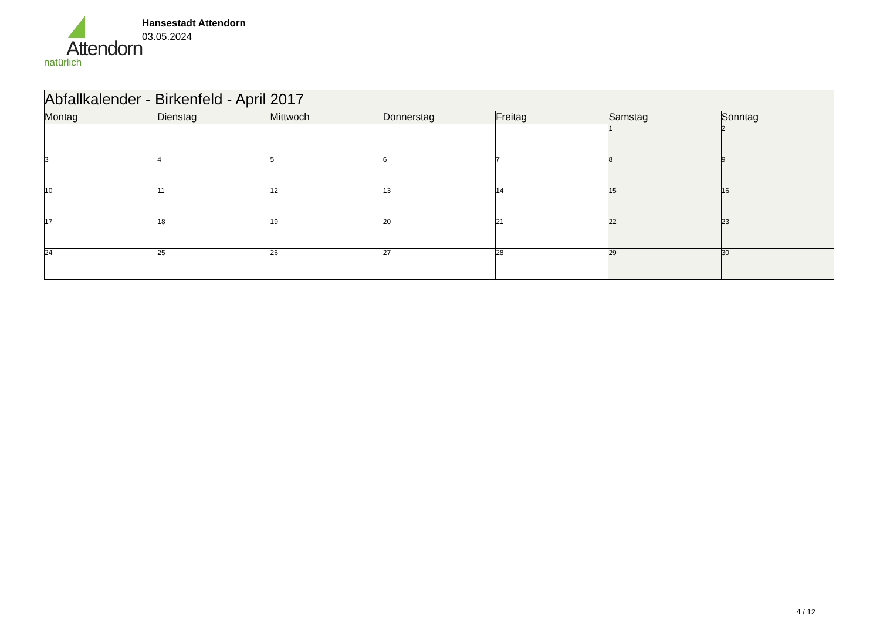Attendorn
natürlich
Hansestadt Attendorn
03.05.2024
| Abfallkalender - Birkenfeld - April 2017 | | | | | | |
| Montag | Dienstag | Mittwoch | Donnerstag | Freitag | Samstag | Sonntag |
| | | | | | 1 | 2 |
| 3 | 4 | 5 | 6 | 7 | 8 | 9 |
| 10 | 11 | 12 | 13 | 14 | 15 | 16 |
| 17 | 18 | 19 | 20 | 21 | 22 | 23 |
| 24 | 25 | 26 | 27 | 28 | 29 | 30 |
4 / 12